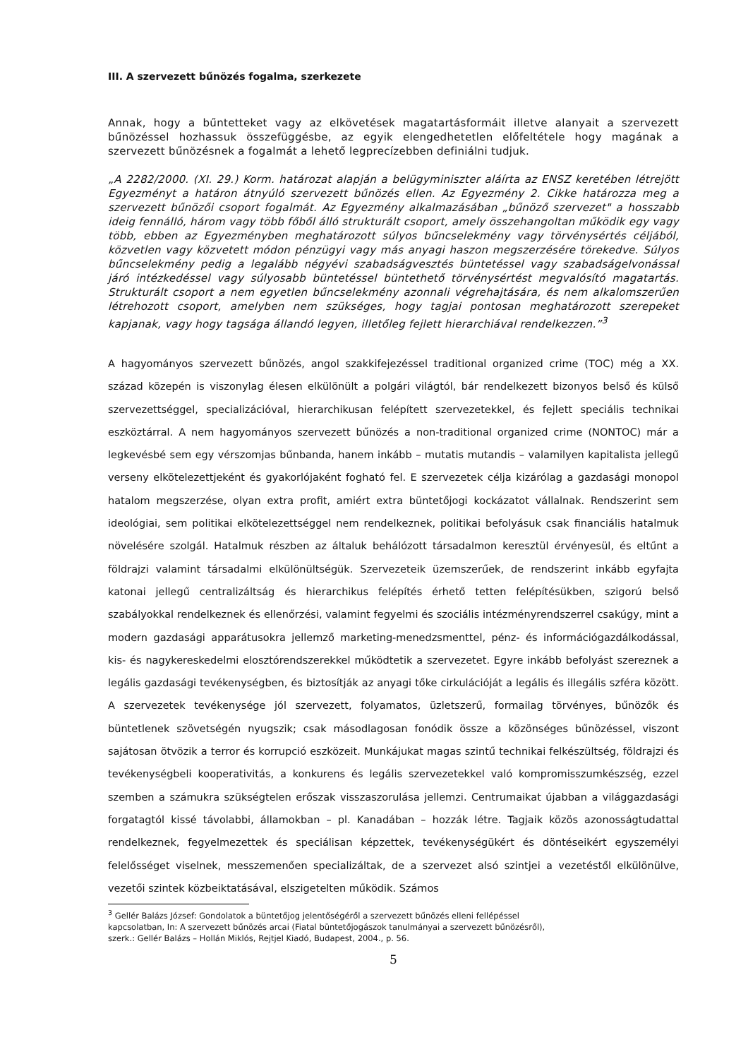III. A szervezett bűnözés fogalma, szerkezete
Annak, hogy a bűntetteket vagy az elkövetések magatartásformáit illetve alanyait a szervezett bűnözéssel hozhassuk összefüggésbe, az egyik elengedhetetlen előfeltétele hogy magának a szervezett bűnözésnek a fogalmát a lehető legprecízebben definiálni tudjuk.
„A 2282/2000. (XI. 29.) Korm. határozat alapján a belügyminiszter aláírta az ENSZ keretében létrejött Egyezményt a határon átnyúló szervezett bűnözés ellen. Az Egyezmény 2. Cikke határozza meg a szervezett bűnözői csoport fogalmát. Az Egyezmény alkalmazásában „bűnöző szervezet" a hosszabb ideig fennálló, három vagy több főből álló strukturált csoport, amely összehangoltan működik egy vagy több, ebben az Egyezményben meghatározott súlyos bűncselekmény vagy törvénysértés céljából, közvetlen vagy közvetett módon pénzügyi vagy más anyagi haszon megszerzésére törekedve. Súlyos bűncselekmény pedig a legalább négyévi szabadságvesztés büntetéssel vagy szabadságelvonással járó intézkedéssel vagy súlyosabb büntetéssel büntethető törvénysértést megvalósító magatartás. Strukturált csoport a nem egyetlen bűncselekmény azonnali végrehajtására, és nem alkalomszerűen létrehozott csoport, amelyben nem szükséges, hogy tagjai pontosan meghatározott szerepeket kapjanak, vagy hogy tagsága állandó legyen, illetőleg fejlett hierarchiával rendelkezzen.”<sup>3</sup>
A hagyományos szervezett bűnözés, angol szakkifejezéssel traditional organized crime (TOC) még a XX. század közepén is viszonylag élesen elkülönült a polgári világtól, bár rendelkezett bizonyos belső és külső szervezettséggel, specializációval, hierarchikusan felépített szervezetekkel, és fejlett speciális technikai eszköztárral. A nem hagyományos szervezett bűnözés a non-traditional organized crime (NONTOC) már a legkevésbé sem egy vérszomjas bűnbanda, hanem inkább – mutatis mutandis – valamilyen kapitalista jellegű verseny elkötelezettjeként és gyakorlójaként fogható fel. E szervezetek célja kizárólag a gazdasági monopol hatalom megszerzése, olyan extra profit, amiért extra büntetőjogi kockázatot vállalnak. Rendszerint sem ideológiai, sem politikai elkötelezettséggel nem rendelkeznek, politikai befolyásuk csak financiális hatalmuk növelésére szolgál. Hatalmuk részben az általuk behálózott társadalmon keresztül érvényesül, és eltűnt a földrajzi valamint társadalmi elkülönültségük. Szervezeteik üzemszerűek, de rendszerint inkább egyfajta katonai jellegű centralizáltság és hierarchikus felépítés érhető tetten felépítésükben, szigorú belső szabályokkal rendelkeznek és ellenőrzési, valamint fegyelmi és szociális intézményrendszerrel csakúgy, mint a modern gazdasági apparátusokra jellemző marketing-menedzsmenttel, pénz- és információgazdálkodással, kis- és nagykereskedelmi elosztórendszerekkel működtetik a szervezetet. Egyre inkább befolyást szereznek a legális gazdasági tevékenységben, és biztosítják az anyagi tőke cirkulációját a legális és illegális szféra között. A szervezetek tevékenysége jól szervezett, folyamatos, üzletszerű, formailag törvényes, bűnözők és büntetlenek szövetségén nyugszik; csak másodlagosan fonódik össze a közönséges bűnözéssel, viszont sajátosan ötvözik a terror és korrupció eszközeit. Munkájukat magas szintű technikai felkészültség, földrajzi és tevékenységbeli kooperativitás, a konkurens és legális szervezetekkel való kompromisszumkészség, ezzel szemben a számukra szükségtelen erőszak visszaszorulása jellemzi. Centrumaikat újabban a világgazdasági forgatagtól kissé távolabbi, államokban – pl. Kanadában – hozzák létre. Tagjaik közös azonosságtudattal rendelkeznek, fegyelmezettek és speciálisan képzettek, tevékenységükért és döntéseikért egyszemélyi felelősséget viselnek, messzemenően specializáltak, de a szervezet alsó szintjei a vezetéstől elkülönülve, vezetői szintek közbeiktatásával, elszigetelten működik. Számos
<sup>3</sup> Gellér Balázs József: Gondolatok a büntetőjog jelentőségéről a szervezett bűnözés elleni fellépéssel
kapcsolatban, In: A szervezett bűnözés arcai (Fiatal büntetőjogászok tanulmányai a szervezett bűnözésről),
szerk.: Gellér Balázs – Hollán Miklós, Rejtjel Kiadó, Budapest, 2004., p. 56.
5